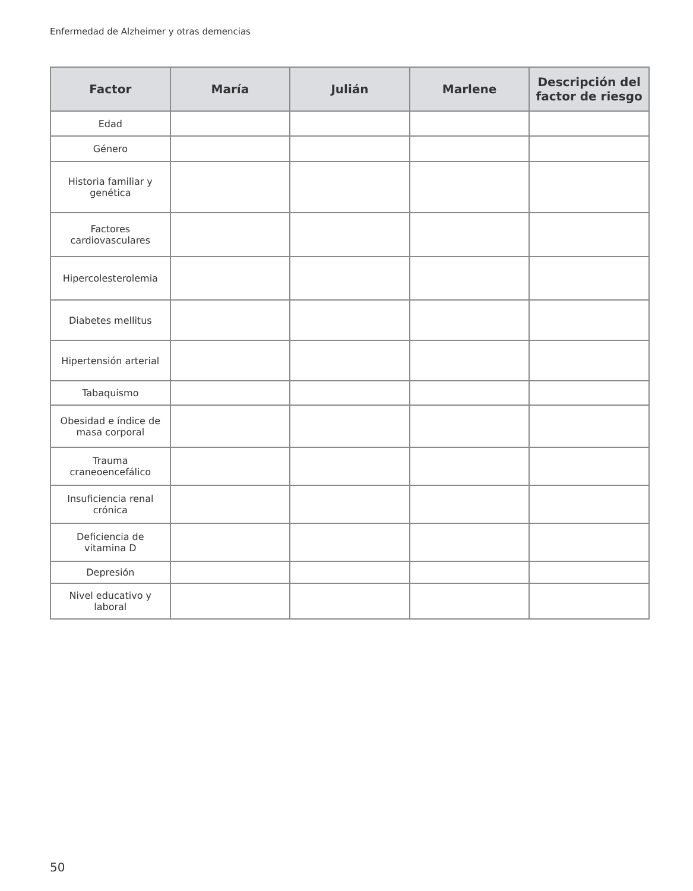Enfermedad de Alzheimer y otras demencias
| Factor | María | Julián | Marlene | Descripción del factor de riesgo |
| --- | --- | --- | --- | --- |
| Edad | | | | |
| Género | | | | |
| Historia familiar y genética | | | | |
| Factores cardiovasculares | | | | |
| Hipercolesterolemia | | | | |
| Diabetes mellitus | | | | |
| Hipertensión arterial | | | | |
| Tabaquismo | | | | |
| Obesidad e índice de masa corporal | | | | |
| Trauma craneoencefálico | | | | |
| Insuficiencia renal crónica | | | | |
| Deficiencia de vitamina D | | | | |
| Depresión | | | | |
| Nivel educativo y laboral | | | | |
50